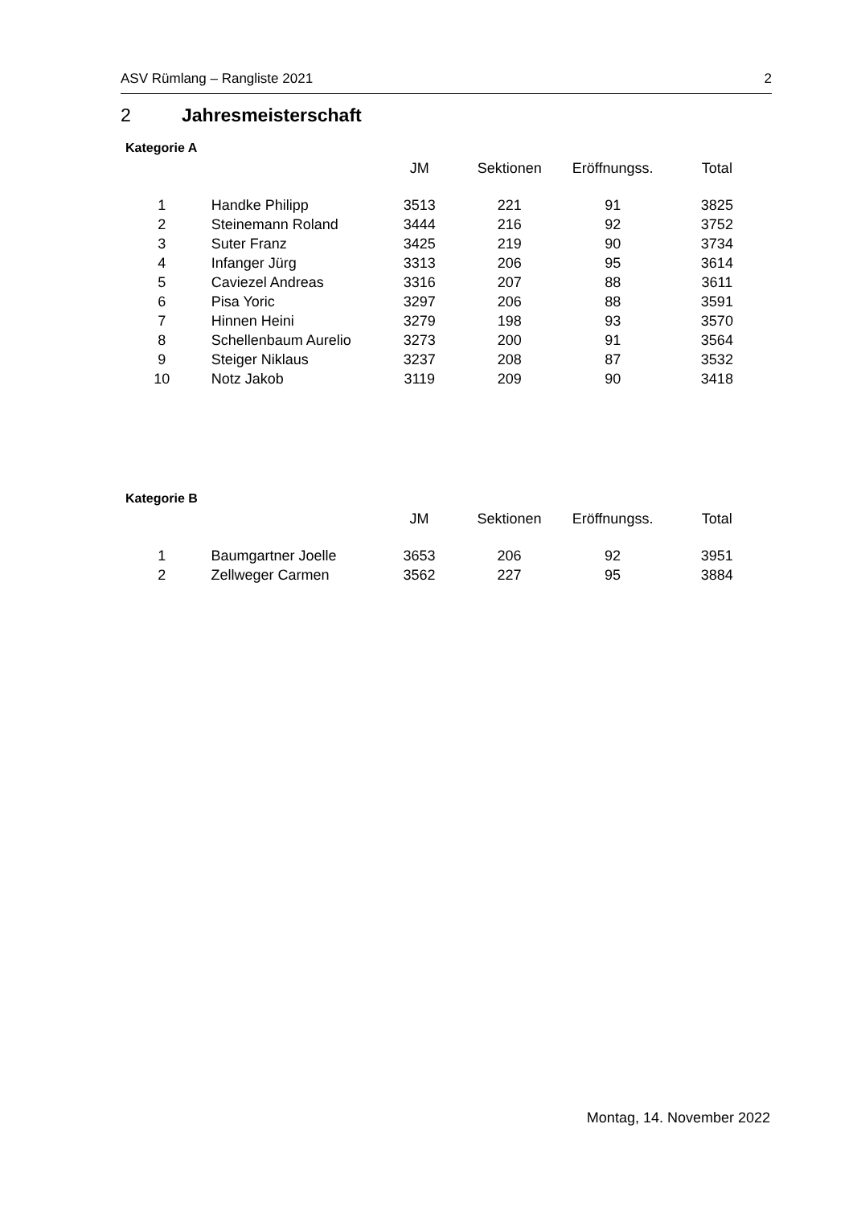ASV Rümlang – Rangliste 2021 2
2 Jahresmeisterschaft
Kategorie A
| | | JM | Sektionen | Eröffnungss. | Total |
| --- | --- | --- | --- | --- | --- |
| 1 | Handke Philipp | 3513 | 221 | 91 | 3825 |
| 2 | Steinemann Roland | 3444 | 216 | 92 | 3752 |
| 3 | Suter Franz | 3425 | 219 | 90 | 3734 |
| 4 | Infanger Jürg | 3313 | 206 | 95 | 3614 |
| 5 | Caviezel Andreas | 3316 | 207 | 88 | 3611 |
| 6 | Pisa Yoric | 3297 | 206 | 88 | 3591 |
| 7 | Hinnen Heini | 3279 | 198 | 93 | 3570 |
| 8 | Schellenbaum Aurelio | 3273 | 200 | 91 | 3564 |
| 9 | Steiger Niklaus | 3237 | 208 | 87 | 3532 |
| 10 | Notz Jakob | 3119 | 209 | 90 | 3418 |
Kategorie B
| | | JM | Sektionen | Eröffnungss. | Total |
| --- | --- | --- | --- | --- | --- |
| 1 | Baumgartner Joelle | 3653 | 206 | 92 | 3951 |
| 2 | Zellweger Carmen | 3562 | 227 | 95 | 3884 |
Montag, 14. November 2022